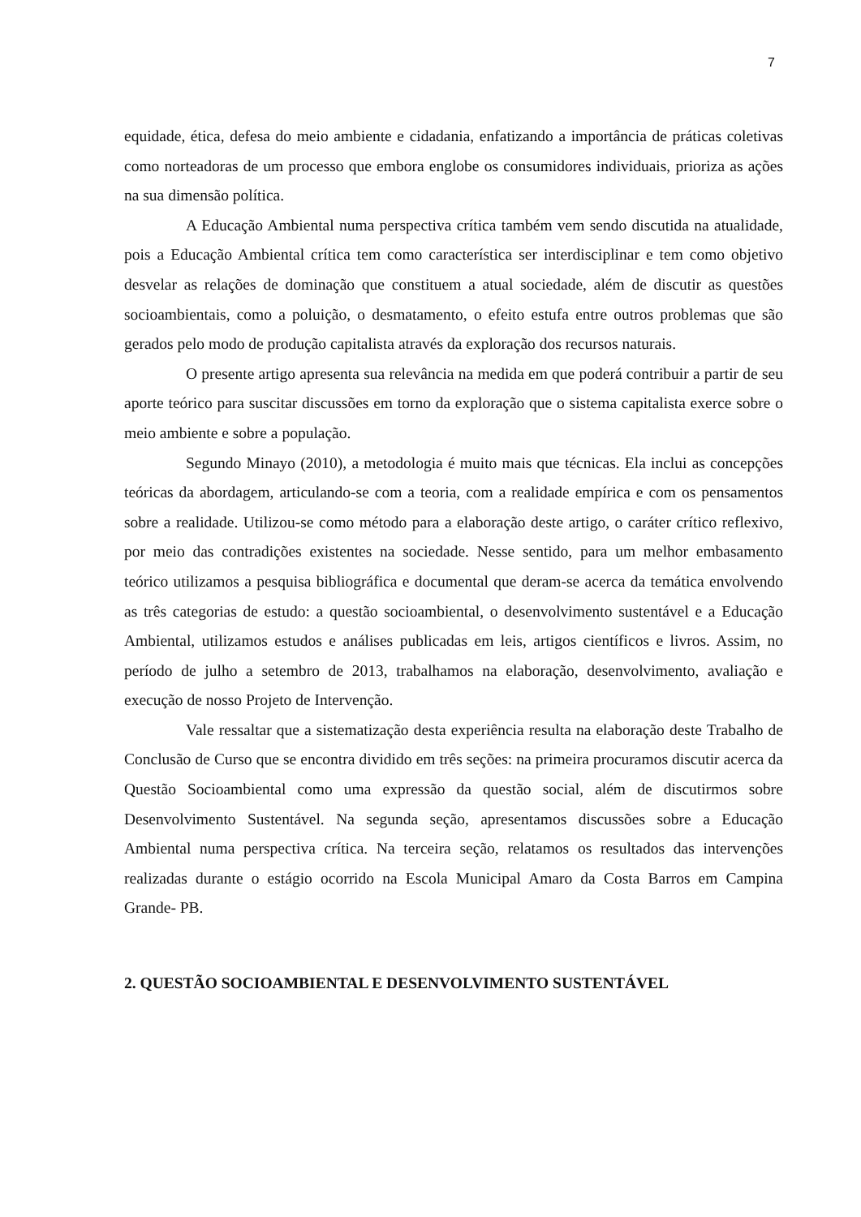7
equidade, ética, defesa do meio ambiente e cidadania, enfatizando a importância de práticas coletivas como norteadoras de um processo que embora englobe os consumidores individuais, prioriza as ações na sua dimensão política.
A Educação Ambiental numa perspectiva crítica também vem sendo discutida na atualidade, pois a Educação Ambiental crítica tem como característica ser interdisciplinar e tem como objetivo desvelar as relações de dominação que constituem a atual sociedade, além de discutir as questões socioambientais, como a poluição, o desmatamento, o efeito estufa entre outros problemas que são gerados pelo modo de produção capitalista através da exploração dos recursos naturais.
O presente artigo apresenta sua relevância na medida em que poderá contribuir a partir de seu aporte teórico para suscitar discussões em torno da exploração que o sistema capitalista exerce sobre o meio ambiente e sobre a população.
Segundo Minayo (2010), a metodologia é muito mais que técnicas. Ela inclui as concepções teóricas da abordagem, articulando-se com a teoria, com a realidade empírica e com os pensamentos sobre a realidade. Utilizou-se como método para a elaboração deste artigo, o caráter crítico reflexivo, por meio das contradições existentes na sociedade. Nesse sentido, para um melhor embasamento teórico utilizamos a pesquisa bibliográfica e documental que deram-se acerca da temática envolvendo as três categorias de estudo: a questão socioambiental, o desenvolvimento sustentável e a Educação Ambiental, utilizamos estudos e análises publicadas em leis, artigos científicos e livros. Assim, no período de julho a setembro de 2013, trabalhamos na elaboração, desenvolvimento, avaliação e execução de nosso Projeto de Intervenção.
Vale ressaltar que a sistematização desta experiência resulta na elaboração deste Trabalho de Conclusão de Curso que se encontra dividido em três seções: na primeira procuramos discutir acerca da Questão Socioambiental como uma expressão da questão social, além de discutirmos sobre Desenvolvimento Sustentável. Na segunda seção, apresentamos discussões sobre a Educação Ambiental numa perspectiva crítica. Na terceira seção, relatamos os resultados das intervenções realizadas durante o estágio ocorrido na Escola Municipal Amaro da Costa Barros em Campina Grande- PB.
2. QUESTÃO SOCIOAMBIENTAL E DESENVOLVIMENTO SUSTENTÁVEL